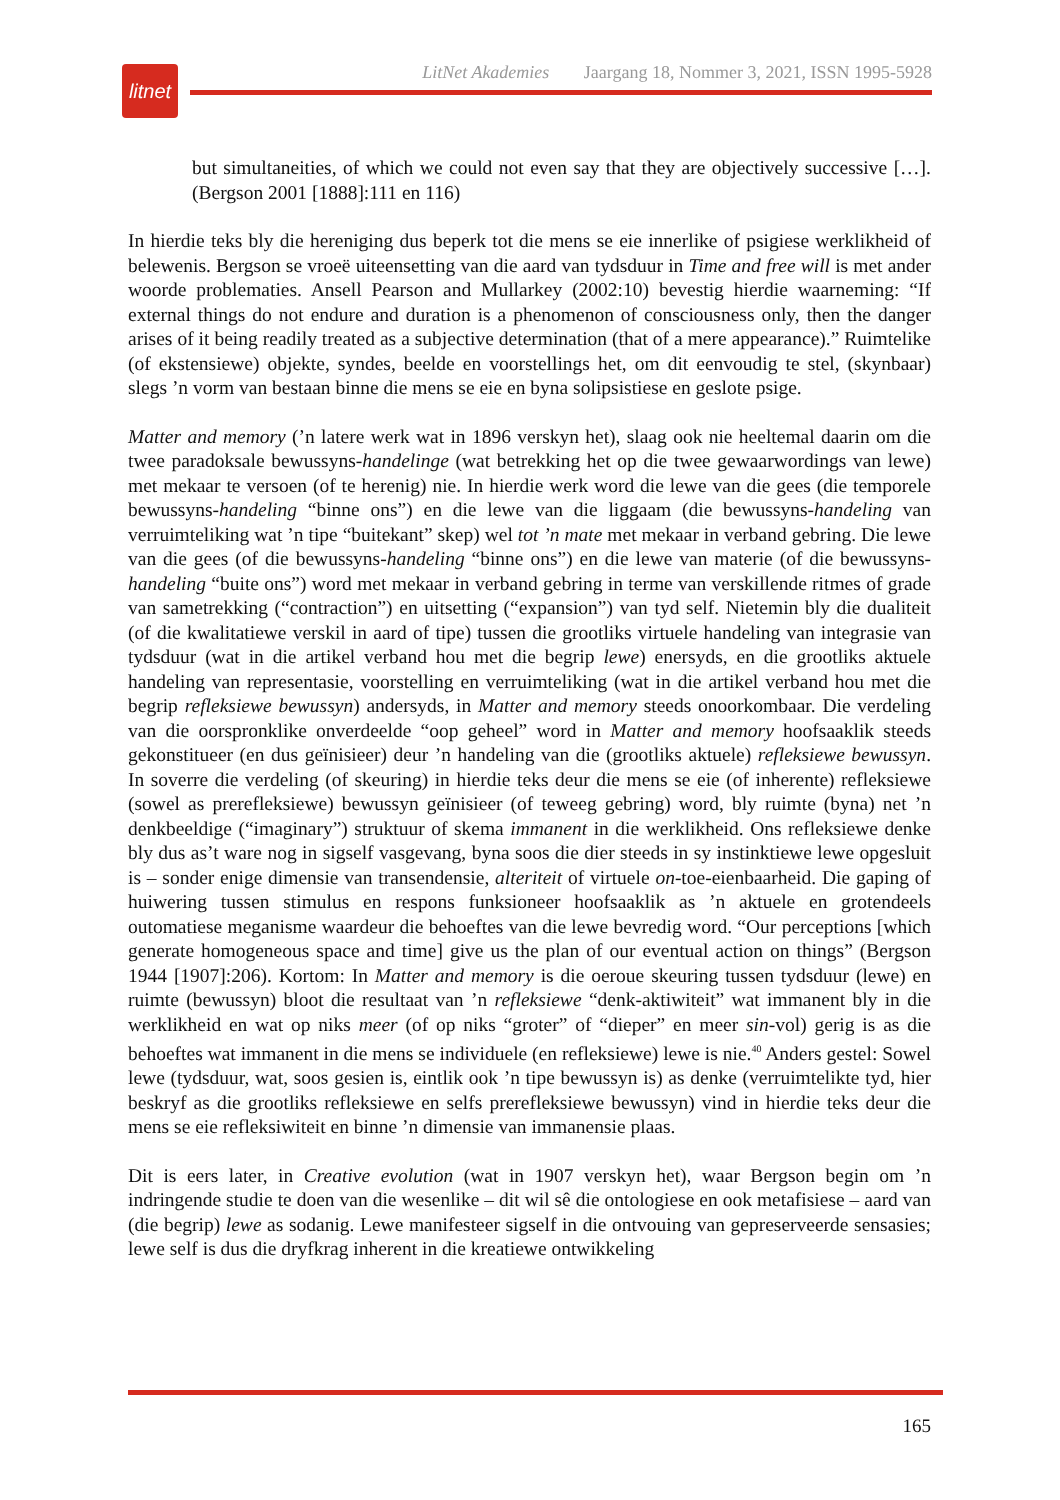litnet
LitNet Akademies Jaargang 18, Nommer 3, 2021, ISSN 1995-5928
but simultaneities, of which we could not even say that they are objectively successive […]. (Bergson 2001 [1888]:111 en 116)
In hierdie teks bly die hereniging dus beperk tot die mens se eie innerlike of psigiese werklikheid of belewenis. Bergson se vroeë uiteensetting van die aard van tydsduur in Time and free will is met ander woorde problematies. Ansell Pearson and Mullarkey (2002:10) bevestig hierdie waarneming: “If external things do not endure and duration is a phenomenon of consciousness only, then the danger arises of it being readily treated as a subjective determination (that of a mere appearance).” Ruimtelike (of ekstensiewe) objekte, syndes, beelde en voorstellings het, om dit eenvoudig te stel, (skynbaar) slegs ’n vorm van bestaan binne die mens se eie en byna solipsistiese en geslote psige.
Matter and memory (’n latere werk wat in 1896 verskyn het), slaag ook nie heeltemal daarin om die twee paradoksale bewussyns-handelinge (wat betrekking het op die twee gewaarwordings van lewe) met mekaar te versoen (of te herenig) nie. In hierdie werk word die lewe van die gees (die temporele bewussyns-handeling “binne ons”) en die lewe van die liggaam (die bewussyns-handeling van verruimteliking wat ’n tipe “buitekant” skep) wel tot ’n mate met mekaar in verband gebring. Die lewe van die gees (of die bewussyns-handeling “binne ons”) en die lewe van materie (of die bewussyns-handeling “buite ons”) word met mekaar in verband gebring in terme van verskillende ritmes of grade van sametrekking (“contraction”) en uitsetting (“expansion”) van tyd self. Nietemin bly die dualiteit (of die kwalitatiewe verskil in aard of tipe) tussen die grootliks virtuele handeling van integrasie van tydsduur (wat in die artikel verband hou met die begrip lewe) enersyds, en die grootliks aktuele handeling van representasie, voorstelling en verruimteliking (wat in die artikel verband hou met die begrip refleksiewe bewussyn) andersyds, in Matter and memory steeds onoorkombaar. Die verdeling van die oorspronklike onverdeelde “oop geheel” word in Matter and memory hoofsaaklik steeds gekonstitueer (en dus geïnisieer) deur ’n handeling van die (grootliks aktuele) refleksiewe bewussyn. In soverre die verdeling (of skeuring) in hierdie teks deur die mens se eie (of inherente) refleksiewe (sowel as prerefleksiewe) bewussyn geïnisieer (of teweeg gebring) word, bly ruimte (byna) net ’n denkbeeldige (“imaginary”) struktuur of skema immanent in die werklikheid. Ons refleksiewe denke bly dus as’t ware nog in sigself vasgevang, byna soos die dier steeds in sy instinktiewe lewe opgesluit is – sonder enige dimensie van transendensie, alteriteit of virtuele on-toe-eienbaarheid. Die gaping of huiwering tussen stimulus en respons funksioneer hoofsaaklik as ’n aktuele en grotendeels outomatiese meganisme waardeur die behoeftes van die lewe bevredig word. “Our perceptions [which generate homogeneous space and time] give us the plan of our eventual action on things” (Bergson 1944 [1907]:206). Kortom: In Matter and memory is die oeroue skeuring tussen tydsduur (lewe) en ruimte (bewussyn) bloot die resultaat van ’n refleksiewe “denk-aktiwiteit” wat immanent bly in die werklikheid en wat op niks meer (of op niks “groter” of “dieper” en meer sin-vol) gerig is as die behoeftes wat immanent in die mens se individuele (en refleksiewe) lewe is nie.<sup>40</sup> Anders gestel: Sowel lewe (tydsduur, wat, soos gesien is, eintlik ook ’n tipe bewussyn is) as denke (verruimtelikte tyd, hier beskryf as die grootliks refleksiewe en selfs prerefleksiewe bewussyn) vind in hierdie teks deur die mens se eie refleksiwiteit en binne ’n dimensie van immanensie plaas.
Dit is eers later, in Creative evolution (wat in 1907 verskyn het), waar Bergson begin om ’n indringende studie te doen van die wesenlike – dit wil sê die ontologiese en ook metafisiese – aard van (die begrip) lewe as sodanig. Lewe manifesteer sigself in die ontvouing van gepreserveerde sensasies; lewe self is dus die dryfkrag inherent in die kreatiewe ontwikkeling
165